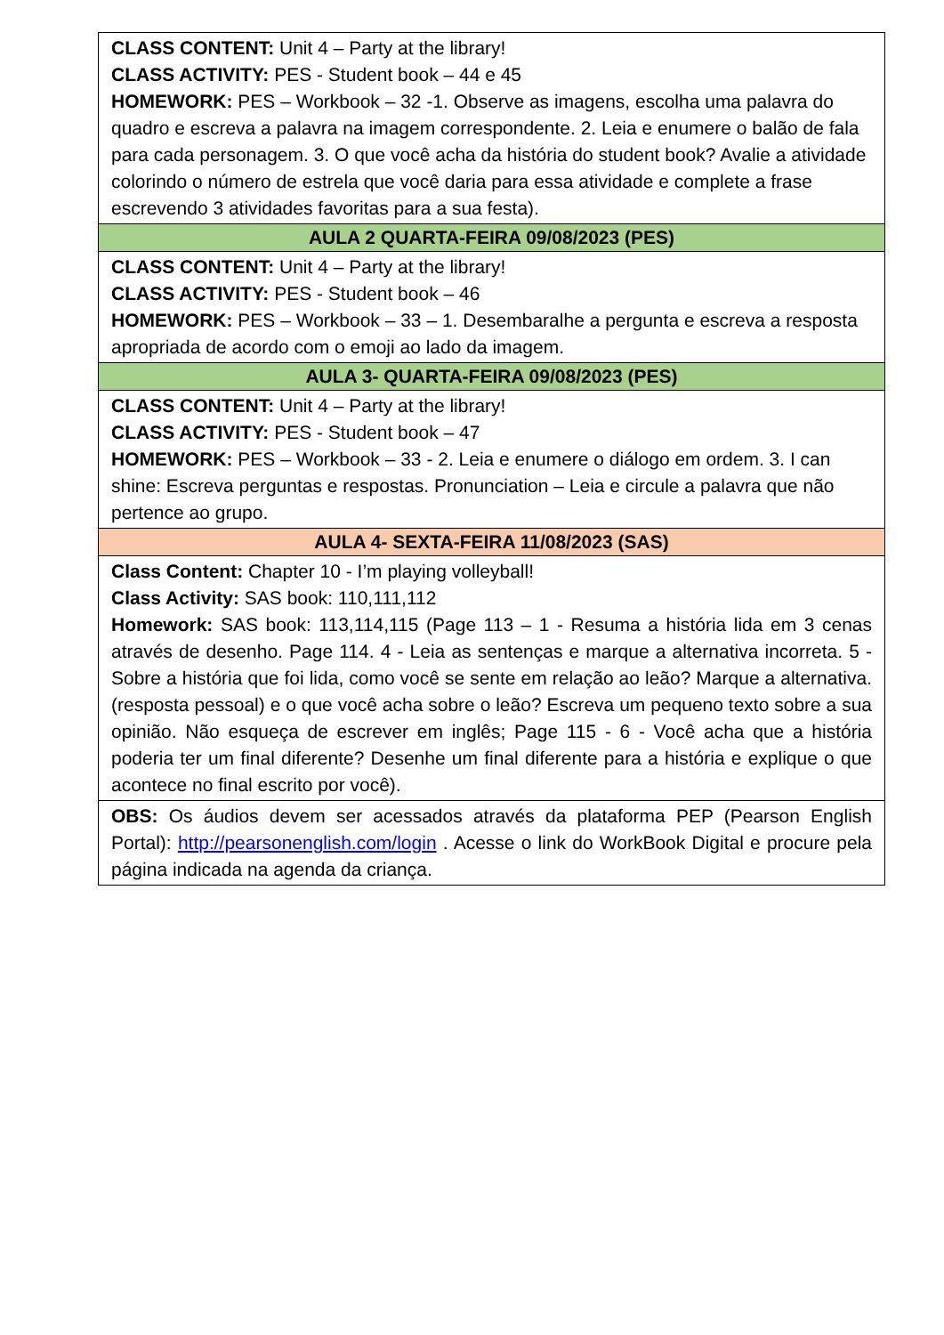| CLASS CONTENT: Unit 4 – Party at the library! CLASS ACTIVITY: PES - Student book – 44 e 45 HOMEWORK: PES – Workbook – 32 -1. Observe as imagens, escolha uma palavra do quadro e escreva a palavra na imagem correspondente. 2. Leia e enumere o balão de fala para cada personagem. 3. O que você acha da história do student book? Avalie a atividade colorindo o número de estrela que você daria para essa atividade e complete a frase escrevendo 3 atividades favoritas para a sua festa). |
| AULA 2 QUARTA-FEIRA 09/08/2023 (PES) |
| CLASS CONTENT: Unit 4 – Party at the library! CLASS ACTIVITY: PES - Student book – 46 HOMEWORK: PES – Workbook – 33 – 1. Desembaralhe a pergunta e escreva a resposta apropriada de acordo com o emoji ao lado da imagem. |
| AULA 3- QUARTA-FEIRA 09/08/2023 (PES) |
| CLASS CONTENT: Unit 4 – Party at the library! CLASS ACTIVITY: PES - Student book – 47 HOMEWORK: PES – Workbook – 33 - 2. Leia e enumere o diálogo em ordem. 3. I can shine: Escreva perguntas e respostas. Pronunciation – Leia e circule a palavra que não pertence ao grupo. |
| AULA 4- SEXTA-FEIRA 11/08/2023 (SAS) |
| Class Content: Chapter 10 - I’m playing volleyball! Class Activity: SAS book: 110,111,112 Homework: SAS book: 113,114,115 (Page 113 – 1 - Resuma a história lida em 3 cenas através de desenho. Page 114. 4 - Leia as sentenças e marque a alternativa incorreta. 5 - Sobre a história que foi lida, como você se sente em relação ao leão? Marque a alternativa. (resposta pessoal) e o que você acha sobre o leão? Escreva um pequeno texto sobre a sua opinião. Não esqueça de escrever em inglês; Page 115 - 6 - Você acha que a história poderia ter um final diferente? Desenhe um final diferente para a história e explique o que acontece no final escrito por você). |
| OBS: Os áudios devem ser acessados através da plataforma PEP (Pearson English Portal): http://pearsonenglish.com/login . Acesse o link do WorkBook Digital e procure pela página indicada na agenda da criança. |